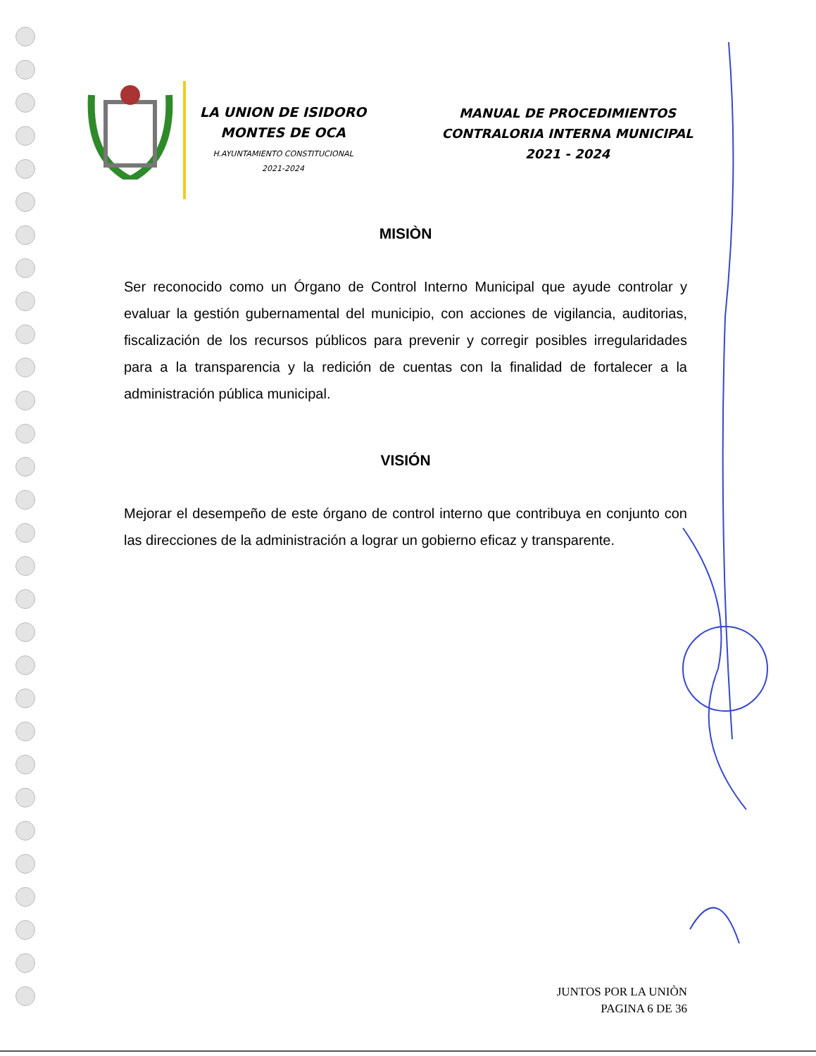LA UNION DE ISIDORO MONTES DE OCA
H.AYUNTAMIENTO CONSTITUCIONAL
2021-2024
MANUAL DE PROCEDIMIENTOS
CONTRALORIA INTERNA MUNICIPAL
2021 - 2024
MISIÒN
Ser reconocido como un Órgano de Control Interno Municipal que ayude controlar y evaluar la gestión gubernamental del municipio, con acciones de vigilancia, auditorias, fiscalización de los recursos públicos para prevenir y corregir posibles irregularidades para a la transparencia y la redición de cuentas con la finalidad de fortalecer a la administración pública municipal.
VISIÓN
Mejorar el desempeño de este órgano de control interno que contribuya en conjunto con las direcciones de la administración a lograr un gobierno eficaz y transparente.
JUNTOS POR LA UNIÒN
PAGINA 6 DE 36